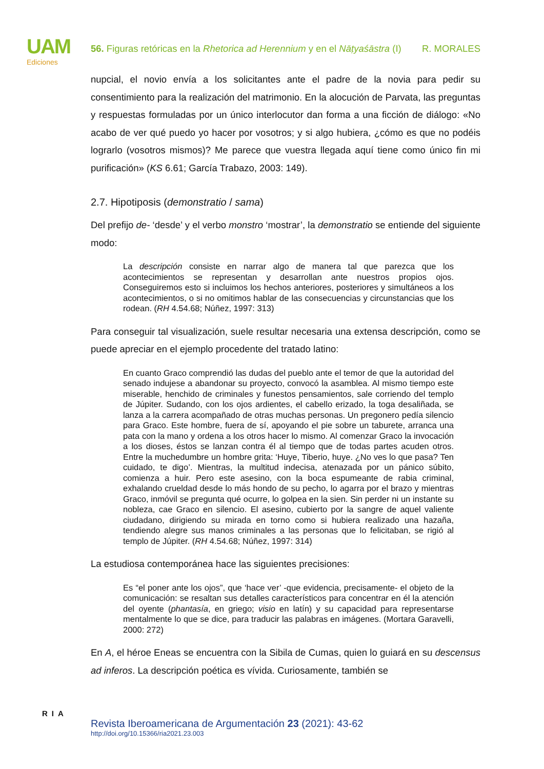UAM
Ediciones
56. Figuras retóricas en la Rhetorica ad Herennium y en el Nāṭyaśāstra (I) R. MORALES
nupcial, el novio envía a los solicitantes ante el padre de la novia para pedir su consentimiento para la realización del matrimonio. En la alocución de Parvata, las preguntas y respuestas formuladas por un único interlocutor dan forma a una ficción de diálogo: «No acabo de ver qué puedo yo hacer por vosotros; y si algo hubiera, ¿cómo es que no podéis lograrlo (vosotros mismos)? Me parece que vuestra llegada aquí tiene como único fin mi purificación» (KS 6.61; García Trabazo, 2003: 149).
2.7. Hipotiposis (demonstratio / sama)
Del prefijo de- ‘desde’ y el verbo monstro ‘mostrar’, la demonstratio se entiende del siguiente modo:
La descripción consiste en narrar algo de manera tal que parezca que los acontecimientos se representan y desarrollan ante nuestros propios ojos. Conseguiremos esto si incluimos los hechos anteriores, posteriores y simultáneos a los acontecimientos, o si no omitimos hablar de las consecuencias y circunstancias que los rodean. (RH 4.54.68; Núñez, 1997: 313)
Para conseguir tal visualización, suele resultar necesaria una extensa descripción, como se puede apreciar en el ejemplo procedente del tratado latino:
En cuanto Graco comprendió las dudas del pueblo ante el temor de que la autoridad del senado indujese a abandonar su proyecto, convocó la asamblea. Al mismo tiempo este miserable, henchido de criminales y funestos pensamientos, sale corriendo del templo de Júpiter. Sudando, con los ojos ardientes, el cabello erizado, la toga desaliñada, se lanza a la carrera acompañado de otras muchas personas. Un pregonero pedía silencio para Graco. Este hombre, fuera de sí, apoyando el pie sobre un taburete, arranca una pata con la mano y ordena a los otros hacer lo mismo. Al comenzar Graco la invocación a los dioses, éstos se lanzan contra él al tiempo que de todas partes acuden otros. Entre la muchedumbre un hombre grita: ‘Huye, Tiberio, huye. ¿No ves lo que pasa? Ten cuidado, te digo’. Mientras, la multitud indecisa, atenazada por un pánico súbito, comienza a huir. Pero este asesino, con la boca espumeante de rabia criminal, exhalando crueldad desde lo más hondo de su pecho, lo agarra por el brazo y mientras Graco, inmóvil se pregunta qué ocurre, lo golpea en la sien. Sin perder ni un instante su nobleza, cae Graco en silencio. El asesino, cubierto por la sangre de aquel valiente ciudadano, dirigiendo su mirada en torno como si hubiera realizado una hazaña, tendiendo alegre sus manos criminales a las personas que lo felicitaban, se rigió al templo de Júpiter. (RH 4.54.68; Núñez, 1997: 314)
La estudiosa contemporánea hace las siguientes precisiones:
Es “el poner ante los ojos”, que ‘hace ver’ -que evidencia, precisamente- el objeto de la comunicación: se resaltan sus detalles característicos para concentrar en él la atención del oyente (phantasía, en griego; visio en latín) y su capacidad para representarse mentalmente lo que se dice, para traducir las palabras en imágenes. (Mortara Garavelli, 2000: 272)
En A, el héroe Eneas se encuentra con la Sibila de Cumas, quien lo guiará en su descensus ad inferos. La descripción poética es vívida. Curiosamente, también se
RIA
Revista Iberoamericana de Argumentación 23 (2021): 43-62
http://doi.org/10.15366/ria2021.23.003